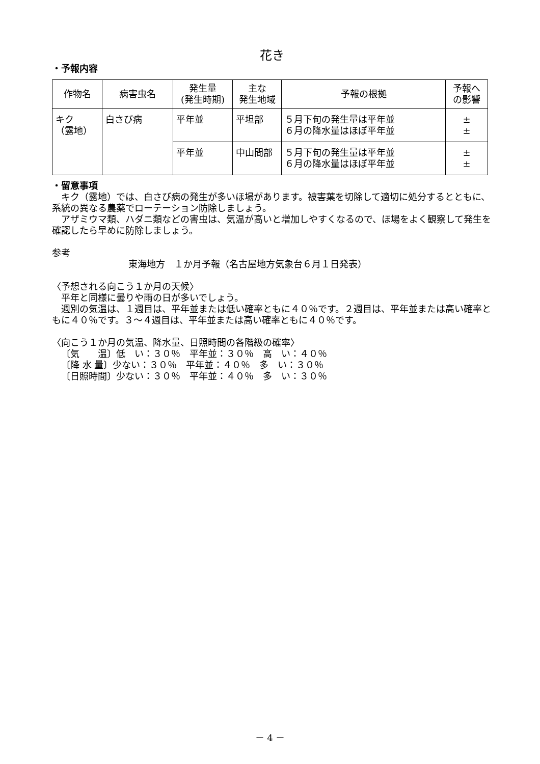花き
・予報内容
| 作物名 | 病害虫名 | 発生量 (発生時期) | 主な 発生地域 | 予報の根拠 | 予報へ の影響 |
| --- | --- | --- | --- | --- | --- |
| キク （露地） | 白さび病 | 平年並 | 平坦部 | ５月下旬の発生量は平年並 ６月の降水量はほぼ平年並 | ± ± |
| | | 平年並 | 中山間部 | ５月下旬の発生量は平年並 ６月の降水量はほぼ平年並 | ± ± |
・留意事項
キク（露地）では、白さび病の発生が多いほ場があります。被害葉を切除して適切に処分するとともに、系統の異なる農薬でローテーション防除しましょう。
アザミウマ類、ハダニ類などの害虫は、気温が高いと増加しやすくなるので、ほ場をよく観察して発生を確認したら早めに防除しましょう。
参考
東海地方　１か月予報（名古屋地方気象台６月１日発表）
〈予想される向こう１か月の天候〉
平年と同様に曇りや雨の日が多いでしょう。
週別の気温は、１週目は、平年並または低い確率ともに４０％です。２週目は、平年並または高い確率ともに４０％です。３～４週目は、平年並または高い確率ともに４０％です。
〈向こう１か月の気温、降水量、日照時間の各階級の確率〉
〔気　　温〕低　い：３０％　平年並：３０％　高　い：４０％
〔降 水 量〕少ない：３０％　平年並：４０％　多　い：３０％
〔日照時間〕少ない：３０％　平年並：４０％　多　い：３０％
－ 4 －